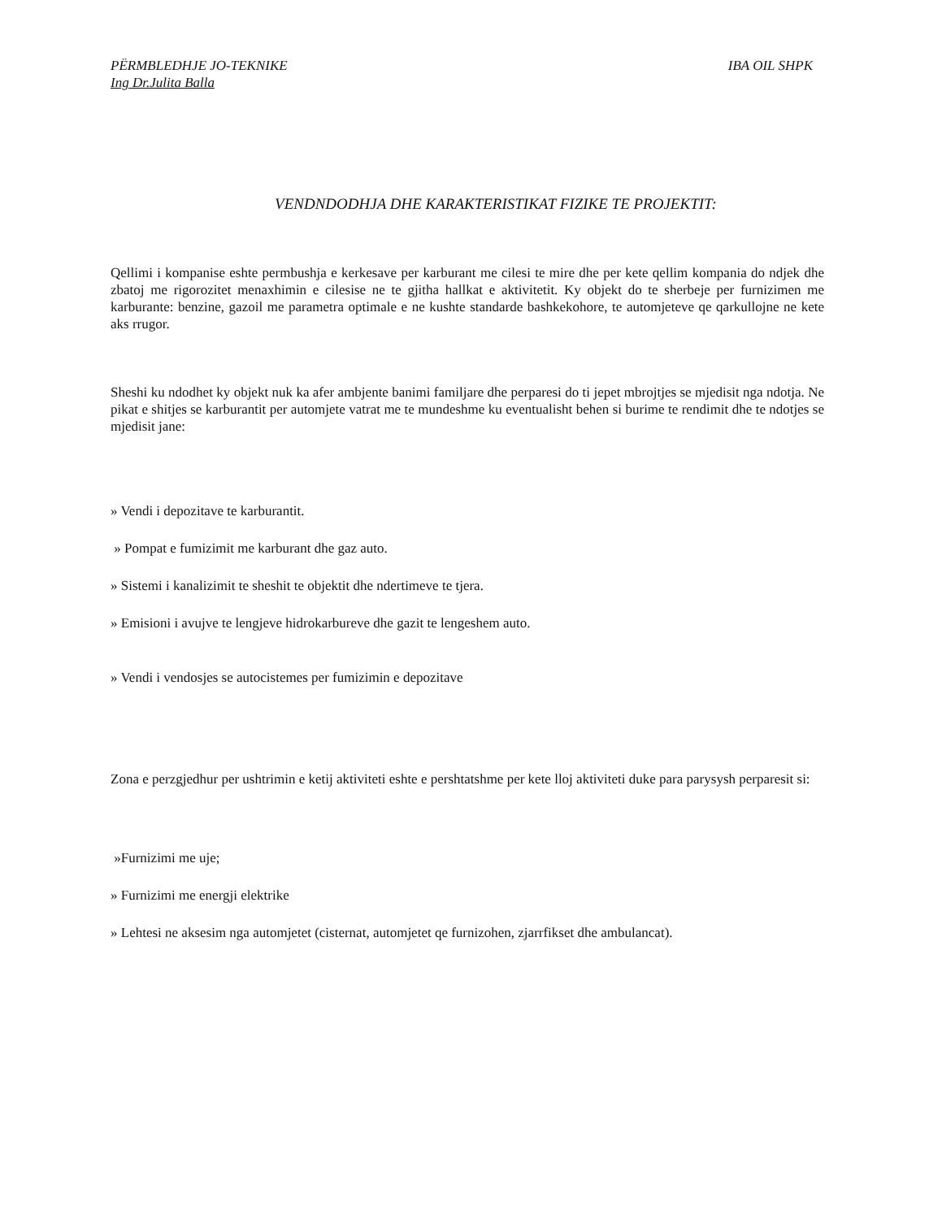PËRMBLEDHJE JO-TEKNIKE IBA OIL SHPK
Ing Dr.Julita Balla
VENDNDODHJA DHE KARAKTERISTIKAT FIZIKE TE PROJEKTIT:
Qellimi i kompanise eshte permbushja e kerkesave per karburant me cilesi te mire dhe per kete qellim kompania do ndjek dhe zbatoj me rigorozitet menaxhimin e cilesise ne te gjitha hallkat e aktivitetit. Ky objekt do te sherbeje per furnizimen me karburante: benzine, gazoil me parametra optimale e ne kushte standarde bashkekohore, te automjeteve qe qarkullojne ne kete aks rrugor.
Sheshi ku ndodhet ky objekt nuk ka afer ambjente banimi familjare dhe perparesi do ti jepet mbrojtjes se mjedisit nga ndotja. Ne pikat e shitjes se karburantit per automjete vatrat me te mundeshme ku eventualisht behen si burime te rendimit dhe te ndotjes se mjedisit jane:
» Vendi i depozitave te karburantit.
» Pompat e fumizimit me karburant dhe gaz auto.
» Sistemi i kanalizimit te sheshit te objektit dhe ndertimeve te tjera.
» Emisioni i avujve te lengjeve hidrokarbureve dhe gazit te lengeshem auto.
» Vendi i vendosjes se autocistemes per fumizimin e depozitave
Zona e perzgjedhur per ushtrimin e ketij aktiviteti eshte e pershtatshme per kete lloj aktiviteti duke para parysysh perparesit si:
»Furnizimi me uje;
» Furnizimi me energji elektrike
» Lehtesi ne aksesim nga automjetet (cisternat, automjetet qe furnizohen, zjarrfikset dhe ambulancat).